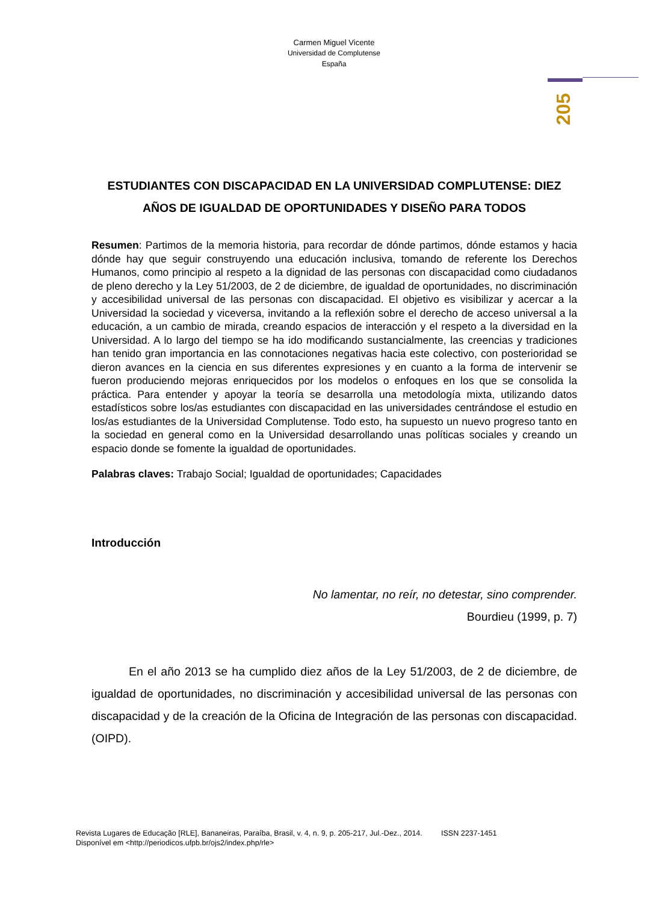Carmen Miguel Vicente
Universidad de Complutense
España
205
ESTUDIANTES CON DISCAPACIDAD EN LA UNIVERSIDAD COMPLUTENSE: DIEZ AÑOS DE IGUALDAD DE OPORTUNIDADES Y DISEÑO PARA TODOS
Resumen: Partimos de la memoria historia, para recordar de dónde partimos, dónde estamos y hacia dónde hay que seguir construyendo una educación inclusiva, tomando de referente los Derechos Humanos, como principio al respeto a la dignidad de las personas con discapacidad como ciudadanos de pleno derecho y la Ley 51/2003, de 2 de diciembre, de igualdad de oportunidades, no discriminación y accesibilidad universal de las personas con discapacidad. El objetivo es visibilizar y acercar a la Universidad la sociedad y viceversa, invitando a la reflexión sobre el derecho de acceso universal a la educación, a un cambio de mirada, creando espacios de interacción y el respeto a la diversidad en la Universidad. A lo largo del tiempo se ha ido modificando sustancialmente, las creencias y tradiciones han tenido gran importancia en las connotaciones negativas hacia este colectivo, con posterioridad se dieron avances en la ciencia en sus diferentes expresiones y en cuanto a la forma de intervenir se fueron produciendo mejoras enriquecidos por los modelos o enfoques en los que se consolida la práctica. Para entender y apoyar la teoría se desarrolla una metodología mixta, utilizando datos estadísticos sobre los/as estudiantes con discapacidad en las universidades centrándose el estudio en los/as estudiantes de la Universidad Complutense. Todo esto, ha supuesto un nuevo progreso tanto en la sociedad en general como en la Universidad desarrollando unas políticas sociales y creando un espacio donde se fomente la igualdad de oportunidades.
Palabras claves: Trabajo Social; Igualdad de oportunidades; Capacidades
Introducción
No lamentar, no reír, no detestar, sino comprender.
Bourdieu (1999, p. 7)
En el año 2013 se ha cumplido diez años de la Ley 51/2003, de 2 de diciembre, de igualdad de oportunidades, no discriminación y accesibilidad universal de las personas con discapacidad y de la creación de la Oficina de Integración de las personas con discapacidad. (OIPD).
Revista Lugares de Educação [RLE], Bananeiras, Paraíba, Brasil, v. 4, n. 9, p. 205-217, Jul.-Dez., 2014. ISSN 2237-1451
Disponível em <http://periodicos.ufpb.br/ojs2/index.php/rle>